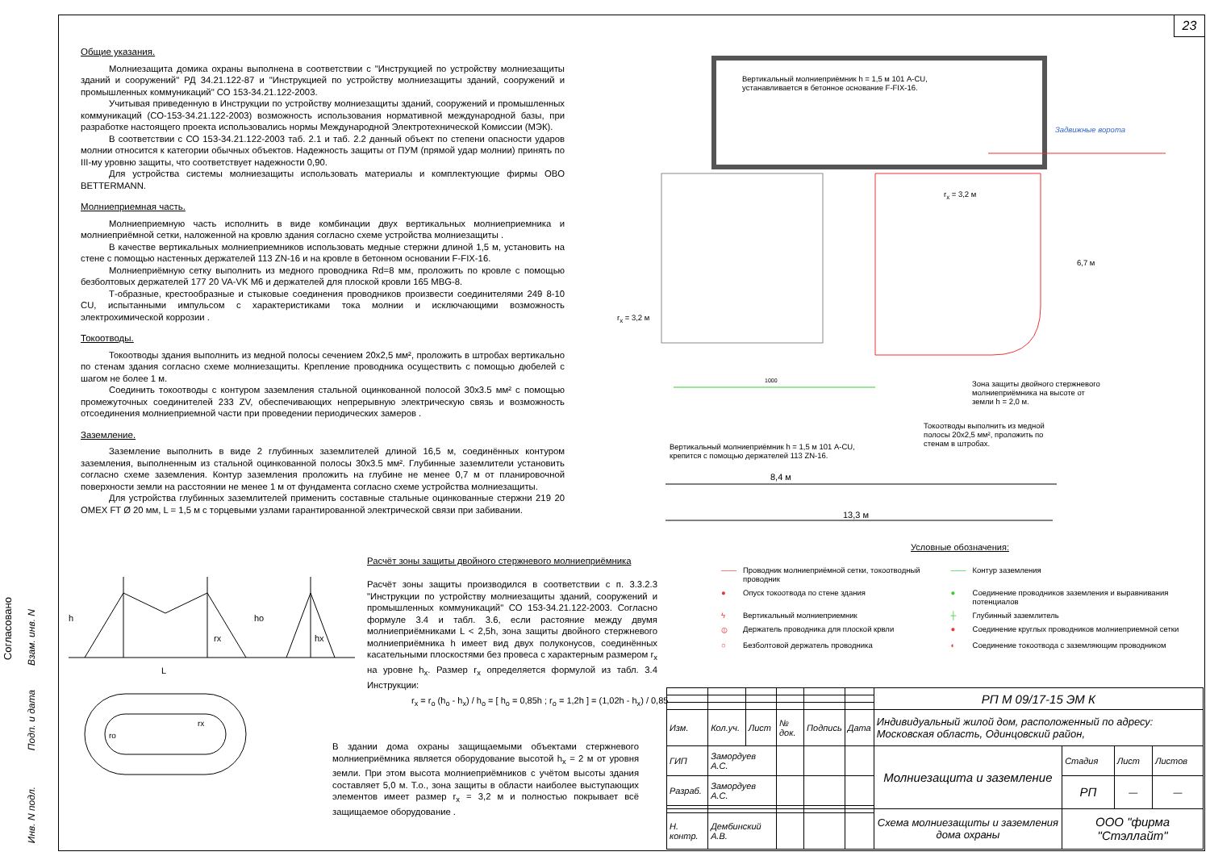23
Общие указания.
Молниезащита домика охраны выполнена в соответствии с "Инструкцией по устройству молниезащиты зданий и сооружений" РД 34.21.122-87 и "Инструкцией по устройству молниезащиты зданий, сооружений и промышленных коммуникаций" СО 153-34.21.122-2003.
Учитывая приведенную в Инструкции по устройству молниезащиты зданий, сооружений и промышленных коммуникаций (СО-153-34.21.122-2003) возможность использования нормативной международной базы, при разработке настоящего проекта использовались нормы Международной Электротехнической Комиссии (МЭК).
В соответствии с СО 153-34.21.122-2003 таб. 2.1 и таб. 2.2 данный объект по степени опасности ударов молнии относится к категории обычных объектов. Надежность защиты от ПУМ (прямой удар молнии) принять по III-му уровню защиты, что соответствует надежности 0,90.
Для устройства системы молниезащиты использовать материалы и комплектующие фирмы OBO BETTERMANN.
Молниеприемная часть.
Молниеприемную часть исполнить в виде комбинации двух вертикальных молниеприемника и молниеприёмной сетки, наложенной на кровлю здания согласно схеме устройства молниезащиты .
В качестве вертикальных молниеприемников использовать медные стержни длиной 1,5 м, установить на стене с помощью настенных держателей 113 ZN-16 и на кровле в бетонном основании F-FIX-16.
Молниеприёмную сетку выполнить из медного проводника Rd=8 мм, проложить по кровле с помощью безболтовых держателей 177 20 VA-VK M6 и держателей для плоской кровли 165 MBG-8.
Т-образные, крестообразные и стыковые соединения проводников произвести соединителями 249 8-10 CU, испытанными импульсом с характеристиками тока молнии и исключающими возможность электрохимической коррозии .
Токоотводы.
Токоотводы здания выполнить из медной полосы сечением 20x2,5 мм², проложить в штробах вертикально по стенам здания согласно схеме молниезащиты. Крепление проводника осуществить с помощью дюбелей с шагом не более 1 м.
Соединить токоотводы с контуром заземления стальной оцинкованной полосой 30x3.5 мм² с помощью промежуточных соединителей 233 ZV, обеспечивающих непрерывную электрическую связь и возможность отсоединения молниеприемной части при проведении периодических замеров .
Заземление.
Заземление выполнить в виде 2 глубинных заземлителей длиной 16,5 м, соединённых контуром заземления, выполненным из стальной оцинкованной полосы 30x3.5 мм². Глубинные заземлители установить согласно схеме заземления. Контур заземления проложить на глубине не менее 0,7 м от планировочной поверхности земли на расстоянии не менее 1 м от фундамента согласно схеме устройства молниезащиты.
Для устройства глубинных заземлителей применить составные стальные оцинкованные стержни 219 20 OMEX FT Ø 20 мм, L = 1,5 м с торцевыми узлами гарантированной электрической связи при забивании.
h
rx
ho
hx
L
ro
rx
Расчёт зоны защиты двойного стержневого молниеприёмника
Расчёт зоны защиты производился в соответствии с п. 3.3.2.3 "Инструкции по устройству молниезащиты зданий, сооружений и промышленных коммуникаций" СО 153-34.21.122-2003. Согласно формуле 3.4 и табл. 3.6, если растояние между двумя молниеприёмниками L < 2,5h, зона защиты двойного стержневого молниеприёмника h имеет вид двух полуконусов, соединённых касательными плоскостями без провеса с характерным размером r<sub>x</sub> на уровне h<sub>x</sub>. Размер r<sub>x</sub> определяется формулой из табл. 3.4 Инструкции:
r<sub>x</sub> = r<sub>o</sub> (h<sub>o</sub> - h<sub>x</sub>) / h<sub>o</sub> = [ h<sub>o</sub> = 0,85h ; r<sub>o</sub> = 1,2h ] = (1,02h - h<sub>x</sub>) / 0,85
В здании дома охраны защищаемыми объектами стержневого молниеприёмника является оборудование высотой h<sub>x</sub> = 2 м от уровня земли. При этом высота молниеприёмников с учётом высоты здания составляет 5,0 м. Т.о., зона защиты в области наиболее выступающих элементов имеет размер r<sub>x</sub> = 3,2 м и полностью покрывает всё защищаемое оборудование .
Вертикальный молниеприёмник h = 1,5 м 101 A-CU,
устанавливается в бетонное основание F-FIX-16.
Задвижные ворота
r<sub>x</sub> = 3,2 м
r<sub>x</sub> = 3,2 м
6,7 м
Зона защиты двойного стержневого
молниеприёмника на высоте от
земли h = 2,0 м.
Токоотводы выполнить из медной
полосы 20x2,5 мм², проложить по
стенам в штробах.
Вертикальный молниеприёмник h = 1,5 м 101 A-CU,
крепится с помощью держателей 113 ZN-16.
1000
8,4 м
13,3 м
Условные обозначения:
| —— | Проводник молниеприёмной сетки, токоотводный проводник | —— | Контур заземления |
| ● | Опуск токоотвода по стене здания | ● | Соединение проводников заземления и выравнивания потенциалов |
| ϟ | Вертикальный молниеприемник | ┼ | Глубинный заземлитель |
| ⦶ | Держатель проводника для плоской крвли | ● | Соединение круглых проводников молниеприемной сетки |
| ○ | Безболтовой держатель проводника | ◐ | Соединение токоотвода с заземляющим проводником |
| | | | | | | РП М 09/17-15 ЭМ К | | | |
| Изм. | Кол.уч. | Лист | № док. | Подпись | Дата | Индивидуальный жилой дом, расположенный по адресу: Московская область, Одинцовский район, | | | |
| ГИП | Замордуев А.С. | | | | | Молниезащита и заземление | Стадия | Лист | Листов |
| Разраб. | Замордуев А.С. | | | | | | РП | — | — |
| | | | | | | Схема молниезащиты и заземления дома охраны | ООО "фирма "Стэллайт" | | |
| Н. контр. | Дембинский А.В. | | | | | | | | |
Согласовано
Взам. инв. N
Подп. и дата
Инв. N подл.